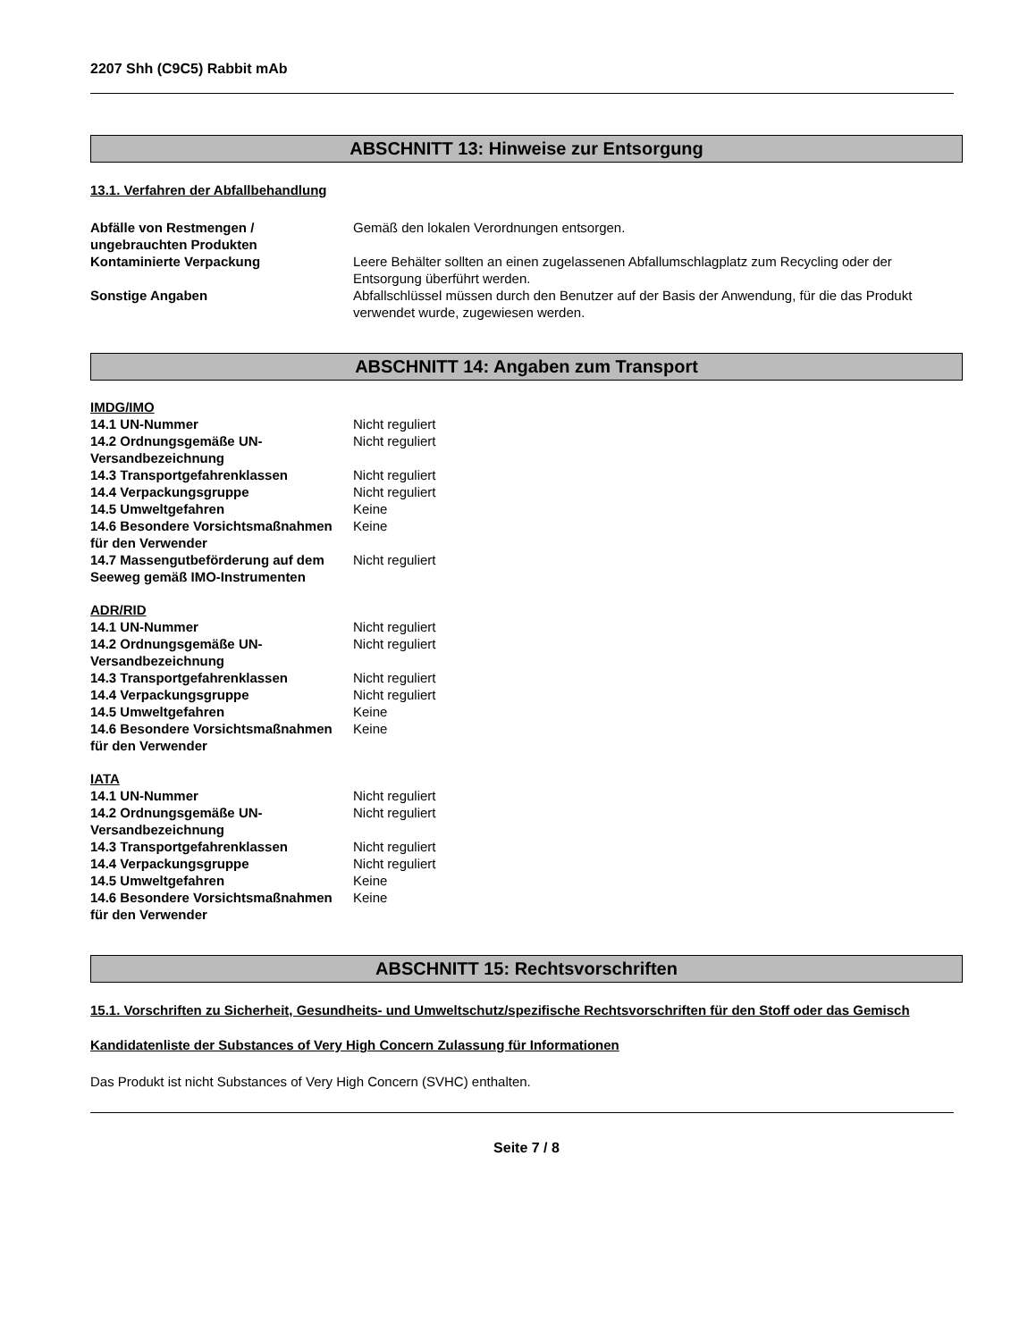2207 Shh (C9C5) Rabbit mAb
ABSCHNITT 13: Hinweise zur Entsorgung
13.1. Verfahren der Abfallbehandlung
| Abfälle von Restmengen / ungebrauchten Produkten | Gemäß den lokalen Verordnungen entsorgen. |
| Kontaminierte Verpackung | Leere Behälter sollten an einen zugelassenen Abfallumschlagplatz zum Recycling oder der Entsorgung überführt werden. |
| Sonstige Angaben | Abfallschlüssel müssen durch den Benutzer auf der Basis der Anwendung, für die das Produkt verwendet wurde, zugewiesen werden. |
ABSCHNITT 14: Angaben zum Transport
IMDG/IMO
| 14.1 UN-Nummer | Nicht reguliert |
| 14.2 Ordnungsgemäße UN-Versandbezeichnung | Nicht reguliert |
| 14.3 Transportgefahrenklassen | Nicht reguliert |
| 14.4 Verpackungsgruppe | Nicht reguliert |
| 14.5 Umweltgefahren | Keine |
| 14.6 Besondere Vorsichtsmaßnahmen für den Verwender | Keine |
| 14.7 Massengutbeförderung auf dem Seeweg gemäß IMO-Instrumenten | Nicht reguliert |
ADR/RID
| 14.1 UN-Nummer | Nicht reguliert |
| 14.2 Ordnungsgemäße UN-Versandbezeichnung | Nicht reguliert |
| 14.3 Transportgefahrenklassen | Nicht reguliert |
| 14.4 Verpackungsgruppe | Nicht reguliert |
| 14.5 Umweltgefahren | Keine |
| 14.6 Besondere Vorsichtsmaßnahmen für den Verwender | Keine |
IATA
| 14.1 UN-Nummer | Nicht reguliert |
| 14.2 Ordnungsgemäße UN-Versandbezeichnung | Nicht reguliert |
| 14.3 Transportgefahrenklassen | Nicht reguliert |
| 14.4 Verpackungsgruppe | Nicht reguliert |
| 14.5 Umweltgefahren | Keine |
| 14.6 Besondere Vorsichtsmaßnahmen für den Verwender | Keine |
ABSCHNITT 15: Rechtsvorschriften
15.1. Vorschriften zu Sicherheit, Gesundheits- und Umweltschutz/spezifische Rechtsvorschriften für den Stoff oder das Gemisch
Kandidatenliste der Substances of Very High Concern Zulassung für Informationen
Das Produkt ist nicht Substances of Very High Concern (SVHC) enthalten.
Seite 7 / 8